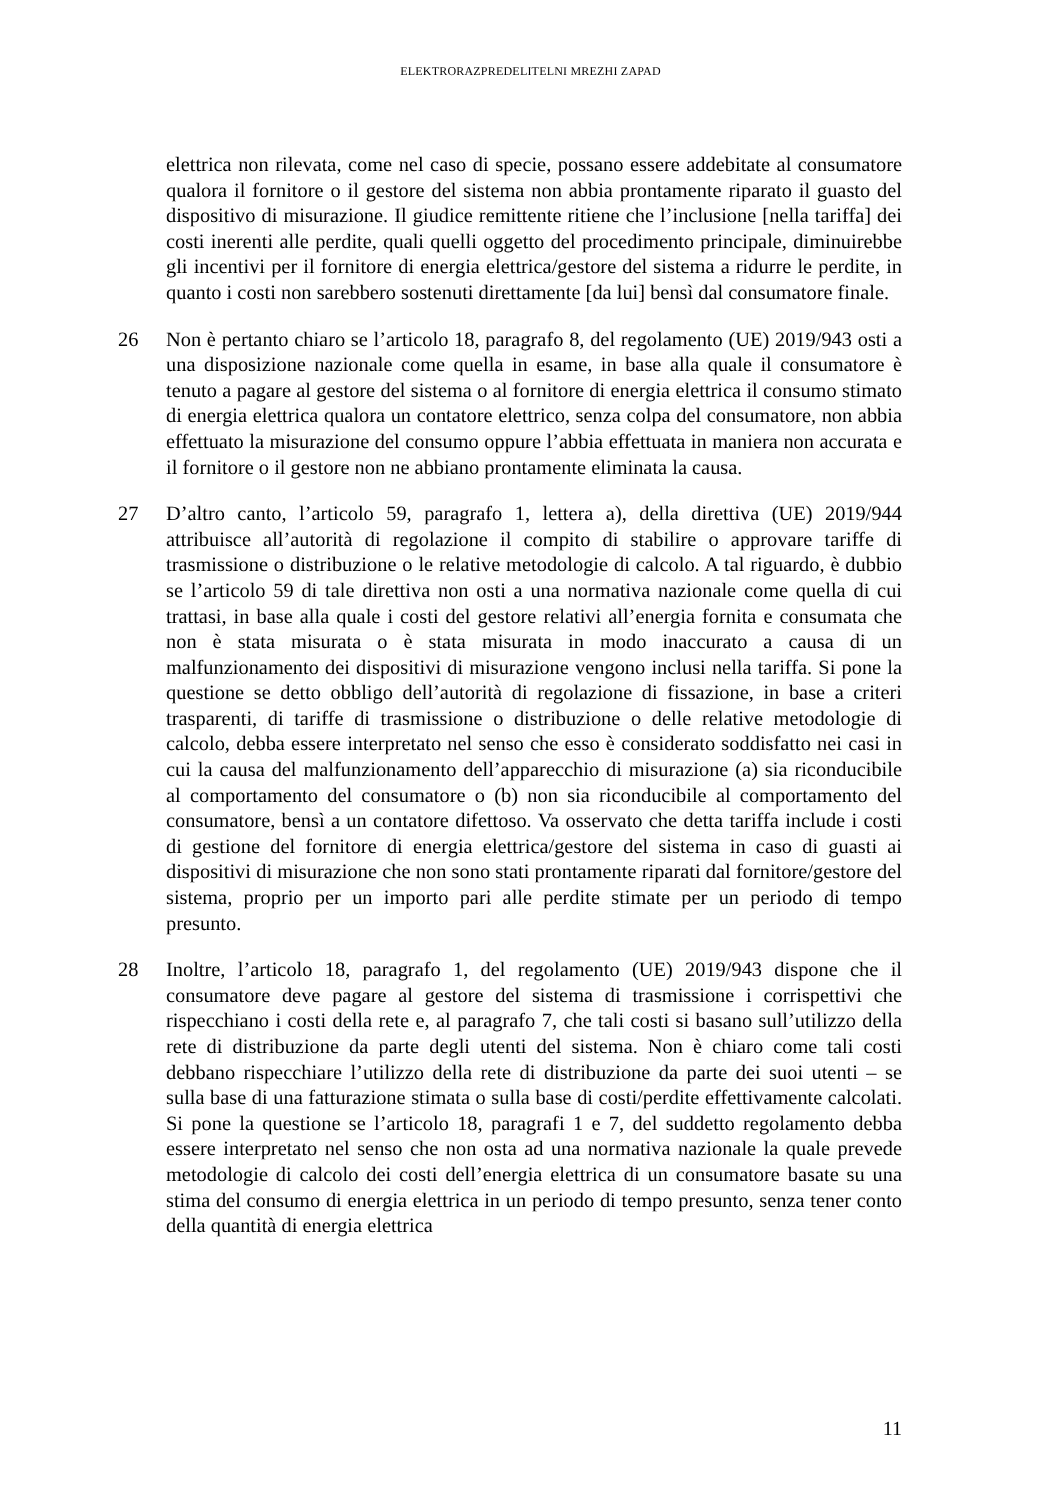ELEKTRORAZPREDELITELNI MREZHI ZAPAD
elettrica non rilevata, come nel caso di specie, possano essere addebitate al consumatore qualora il fornitore o il gestore del sistema non abbia prontamente riparato il guasto del dispositivo di misurazione. Il giudice remittente ritiene che l’inclusione [nella tariffa] dei costi inerenti alle perdite, quali quelli oggetto del procedimento principale, diminuirebbe gli incentivi per il fornitore di energia elettrica/gestore del sistema a ridurre le perdite, in quanto i costi non sarebbero sostenuti direttamente [da lui] bensì dal consumatore finale.
26 Non è pertanto chiaro se l’articolo 18, paragrafo 8, del regolamento (UE) 2019/943 osti a una disposizione nazionale come quella in esame, in base alla quale il consumatore è tenuto a pagare al gestore del sistema o al fornitore di energia elettrica il consumo stimato di energia elettrica qualora un contatore elettrico, senza colpa del consumatore, non abbia effettuato la misurazione del consumo oppure l’abbia effettuata in maniera non accurata e il fornitore o il gestore non ne abbiano prontamente eliminata la causa.
27 D’altro canto, l’articolo 59, paragrafo 1, lettera a), della direttiva (UE) 2019/944 attribuisce all’autorità di regolazione il compito di stabilire o approvare tariffe di trasmissione o distribuzione o le relative metodologie di calcolo. A tal riguardo, è dubbio se l’articolo 59 di tale direttiva non osti a una normativa nazionale come quella di cui trattasi, in base alla quale i costi del gestore relativi all’energia fornita e consumata che non è stata misurata o è stata misurata in modo inaccurato a causa di un malfunzionamento dei dispositivi di misurazione vengono inclusi nella tariffa. Si pone la questione se detto obbligo dell’autorità di regolazione di fissazione, in base a criteri trasparenti, di tariffe di trasmissione o distribuzione o delle relative metodologie di calcolo, debba essere interpretato nel senso che esso è considerato soddisfatto nei casi in cui la causa del malfunzionamento dell’apparecchio di misurazione (a) sia riconducibile al comportamento del consumatore o (b) non sia riconducibile al comportamento del consumatore, bensì a un contatore difettoso. Va osservato che detta tariffa include i costi di gestione del fornitore di energia elettrica/gestore del sistema in caso di guasti ai dispositivi di misurazione che non sono stati prontamente riparati dal fornitore/gestore del sistema, proprio per un importo pari alle perdite stimate per un periodo di tempo presunto.
28 Inoltre, l’articolo 18, paragrafo 1, del regolamento (UE) 2019/943 dispone che il consumatore deve pagare al gestore del sistema di trasmissione i corrispettivi che rispecchiano i costi della rete e, al paragrafo 7, che tali costi si basano sull’utilizzo della rete di distribuzione da parte degli utenti del sistema. Non è chiaro come tali costi debbano rispecchiare l’utilizzo della rete di distribuzione da parte dei suoi utenti – se sulla base di una fatturazione stimata o sulla base di costi/perdite effettivamente calcolati. Si pone la questione se l’articolo 18, paragrafi 1 e 7, del suddetto regolamento debba essere interpretato nel senso che non osta ad una normativa nazionale la quale prevede metodologie di calcolo dei costi dell’energia elettrica di un consumatore basate su una stima del consumo di energia elettrica in un periodo di tempo presunto, senza tener conto della quantità di energia elettrica
11